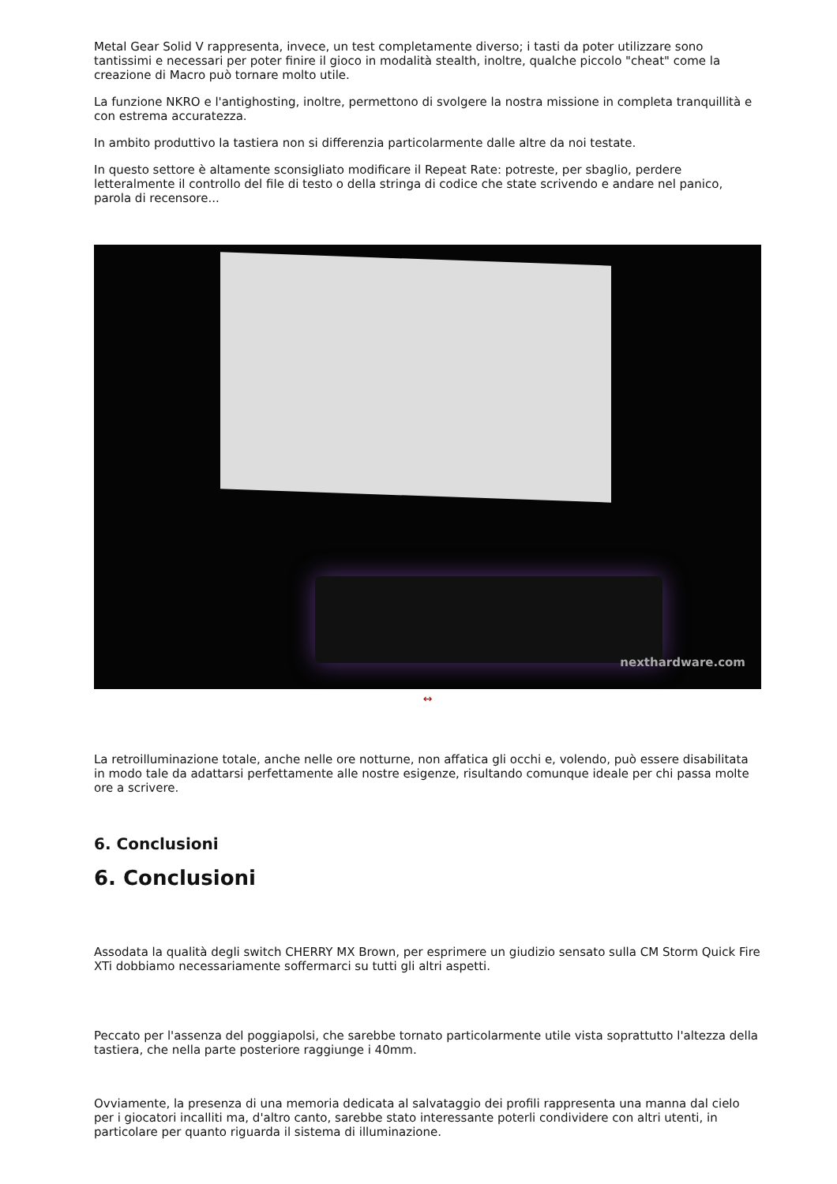Metal Gear Solid V rappresenta, invece, un test completamente diverso; i tasti da poter utilizzare sono tantissimi e necessari per poter finire il gioco in modalità stealth, inoltre, qualche piccolo "cheat" come la creazione di Macro può tornare molto utile.
La funzione NKRO e l'antighosting, inoltre, permettono di svolgere la nostra missione in completa tranquillità e con estrema accuratezza.
In ambito produttivo la tastiera non si differenzia particolarmente dalle altre da noi testate.
In questo settore è altamente sconsigliato modificare il Repeat Rate: potreste, per sbaglio, perdere letteralmente il controllo del file di testo o della stringa di codice che state scrivendo e andare nel panico, parola di recensore...
nexthardware.com
↔
La retroilluminazione totale, anche nelle ore notturne, non affatica gli occhi e, volendo, può essere disabilitata in modo tale da adattarsi perfettamente alle nostre esigenze, risultando comunque ideale per chi passa molte ore a scrivere.
6. Conclusioni
6. Conclusioni
Assodata la qualità degli switch CHERRY MX Brown, per esprimere un giudizio sensato sulla CM Storm Quick Fire XTi dobbiamo necessariamente soffermarci su tutti gli altri aspetti.
Peccato per l'assenza del poggiapolsi, che sarebbe tornato particolarmente utile vista soprattutto l'altezza della tastiera, che nella parte posteriore raggiunge i 40mm.
Ovviamente, la presenza di una memoria dedicata al salvataggio dei profili rappresenta una manna dal cielo per i giocatori incalliti ma, d'altro canto, sarebbe stato interessante poterli condividere con altri utenti, in particolare per quanto riguarda il sistema di illuminazione.